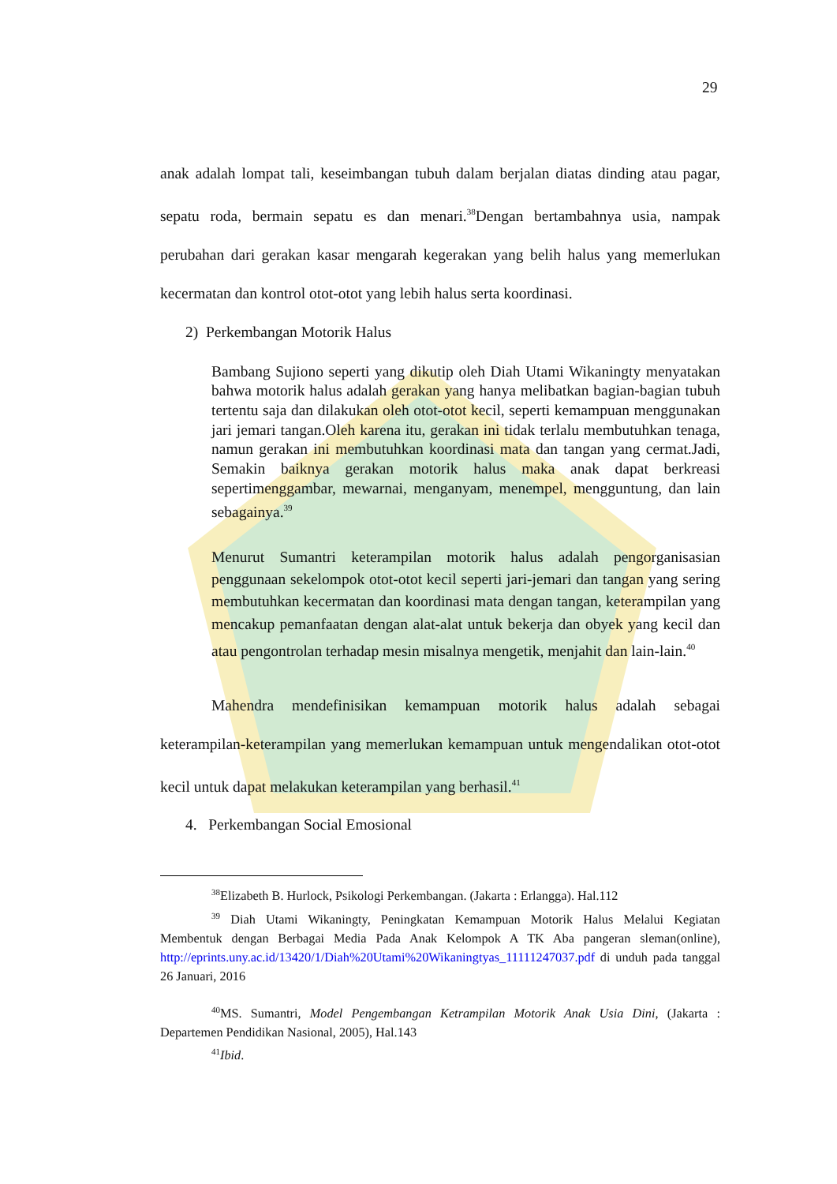29
anak adalah lompat tali, keseimbangan tubuh dalam berjalan diatas dinding atau pagar, sepatu roda, bermain sepatu es dan menari.<sup>38</sup>Dengan bertambahnya usia, nampak perubahan dari gerakan kasar mengarah kegerakan yang belih halus yang memerlukan kecermatan dan kontrol otot-otot yang lebih halus serta koordinasi.
2) Perkembangan Motorik Halus
Bambang Sujiono seperti yang dikutip oleh Diah Utami Wikaningty menyatakan bahwa motorik halus adalah gerakan yang hanya melibatkan bagian-bagian tubuh tertentu saja dan dilakukan oleh otot-otot kecil, seperti kemampuan menggunakan jari jemari tangan.Oleh karena itu, gerakan ini tidak terlalu membutuhkan tenaga, namun gerakan ini membutuhkan koordinasi mata dan tangan yang cermat.Jadi, Semakin baiknya gerakan motorik halus maka anak dapat berkreasi sepertimenggambar, mewarnai, menganyam, menempel, mengguntung, dan lain sebagainya.<sup>39</sup>
Menurut Sumantri keterampilan motorik halus adalah pengorganisasian penggunaan sekelompok otot-otot kecil seperti jari-jemari dan tangan yang sering membutuhkan kecermatan dan koordinasi mata dengan tangan, keterampilan yang mencakup pemanfaatan dengan alat-alat untuk bekerja dan obyek yang kecil dan atau pengontrolan terhadap mesin misalnya mengetik, menjahit dan lain-lain.<sup>40</sup>
Mahendra mendefinisikan kemampuan motorik halus adalah sebagai keterampilan-keterampilan yang memerlukan kemampuan untuk mengendalikan otot-otot kecil untuk dapat melakukan keterampilan yang berhasil.<sup>41</sup>
4. Perkembangan Social Emosional
<sup>38</sup> Elizabeth B. Hurlock, Psikologi Perkembangan. (Jakarta : Erlangga). Hal.112
<sup>39</sup> Diah Utami Wikaningty, Peningkatan Kemampuan Motorik Halus Melalui Kegiatan Membentuk dengan Berbagai Media Pada Anak Kelompok A TK Aba pangeran sleman(online), http://eprints.uny.ac.id/13420/1/Diah%20Utami%20Wikaningtyas_11111247037.pdf di unduh pada tanggal 26 Januari, 2016
<sup>40</sup> MS. Sumantri, Model Pengembangan Ketrampilan Motorik Anak Usia Dini, (Jakarta : Departemen Pendidikan Nasional, 2005), Hal.143
<sup>41</sup> Ibid.